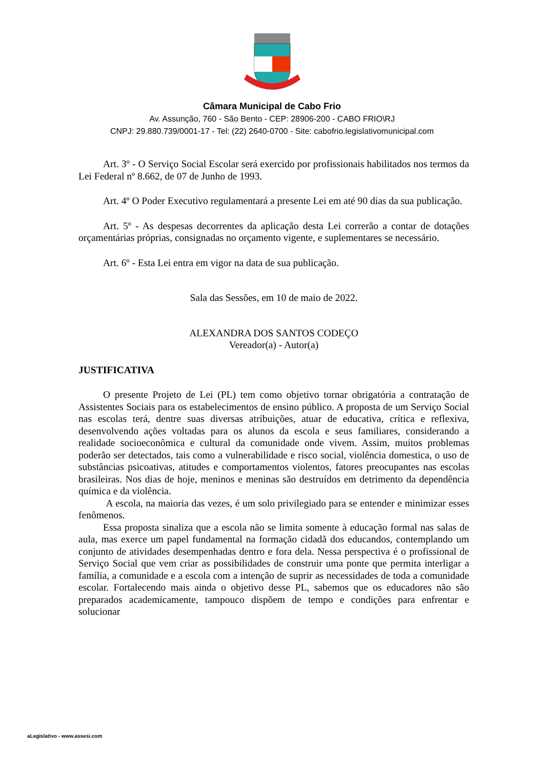Câmara Municipal de Cabo Frio
Av. Assunção, 760 - São Bento - CEP: 28906-200 - CABO FRIO\RJ
CNPJ: 29.880.739/0001-17 - Tel: (22) 2640-0700 - Site: cabofrio.legislativomunicipal.com
Art. 3º - O Serviço Social Escolar será exercido por profissionais habilitados nos termos da Lei Federal nº 8.662, de 07 de Junho de 1993.
Art. 4º O Poder Executivo regulamentará a presente Lei em até 90 dias da sua publicação.
Art. 5º - As despesas decorrentes da aplicação desta Lei correrão a contar de dotações orçamentárias próprias, consignadas no orçamento vigente, e suplementares se necessário.
Art. 6º - Esta Lei entra em vigor na data de sua publicação.
Sala das Sessões, em 10 de maio de 2022.
ALEXANDRA DOS SANTOS CODEÇO
Vereador(a) - Autor(a)
JUSTIFICATIVA
O presente Projeto de Lei (PL) tem como objetivo tornar obrigatória a contratação de Assistentes Sociais para os estabelecimentos de ensino público. A proposta de um Serviço Social nas escolas terá, dentre suas diversas atribuições, atuar de educativa, crítica e reflexiva, desenvolvendo ações voltadas para os alunos da escola e seus familiares, considerando a realidade socioeconômica e cultural da comunidade onde vivem. Assim, muitos problemas poderão ser detectados, tais como a vulnerabilidade e risco social, violência domestica, o uso de substâncias psicoativas, atitudes e comportamentos violentos, fatores preocupantes nas escolas brasileiras. Nos dias de hoje, meninos e meninas são destruídos em detrimento da dependência química e da violência.
A escola, na maioria das vezes, é um solo privilegiado para se entender e minimizar esses fenômenos.
Essa proposta sinaliza que a escola não se limita somente à educação formal nas salas de aula, mas exerce um papel fundamental na formação cidadã dos educandos, contemplando um conjunto de atividades desempenhadas dentro e fora dela. Nessa perspectiva é o profissional de Serviço Social que vem criar as possibilidades de construir uma ponte que permita interligar a família, a comunidade e a escola com a intenção de suprir as necessidades de toda a comunidade escolar. Fortalecendo mais ainda o objetivo desse PL, sabemos que os educadores não são preparados academicamente, tampouco dispõem de tempo e condições para enfrentar e solucionar
aLegislativo - www.assesi.com